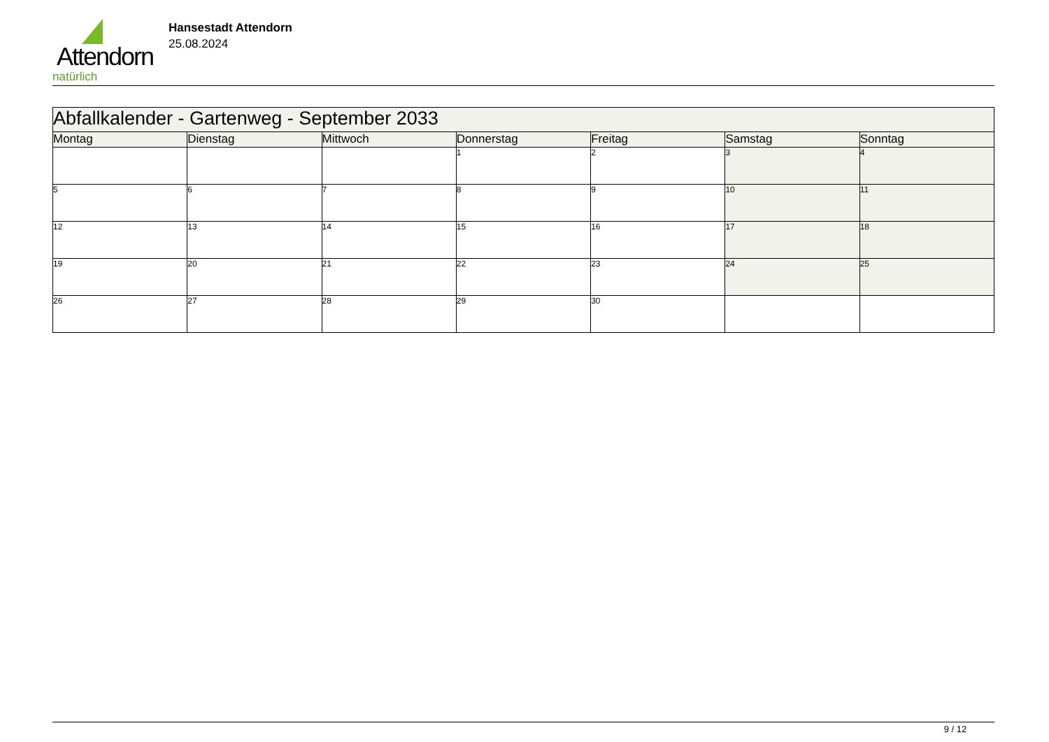Attendorn
natürlich
Hansestadt Attendorn
25.08.2024
| Abfallkalender - Gartenweg - September 2033 | | | | | | |
| --- | --- | --- | --- | --- | --- | --- |
| Montag | Dienstag | Mittwoch | Donnerstag | Freitag | Samstag | Sonntag |
| | | | 1 | 2 | 3 | 4 |
| 5 | 6 | 7 | 8 | 9 | 10 | 11 |
| 12 | 13 | 14 | 15 | 16 | 17 | 18 |
| 19 | 20 | 21 | 22 | 23 | 24 | 25 |
| 26 | 27 | 28 | 29 | 30 | | |
9 / 12